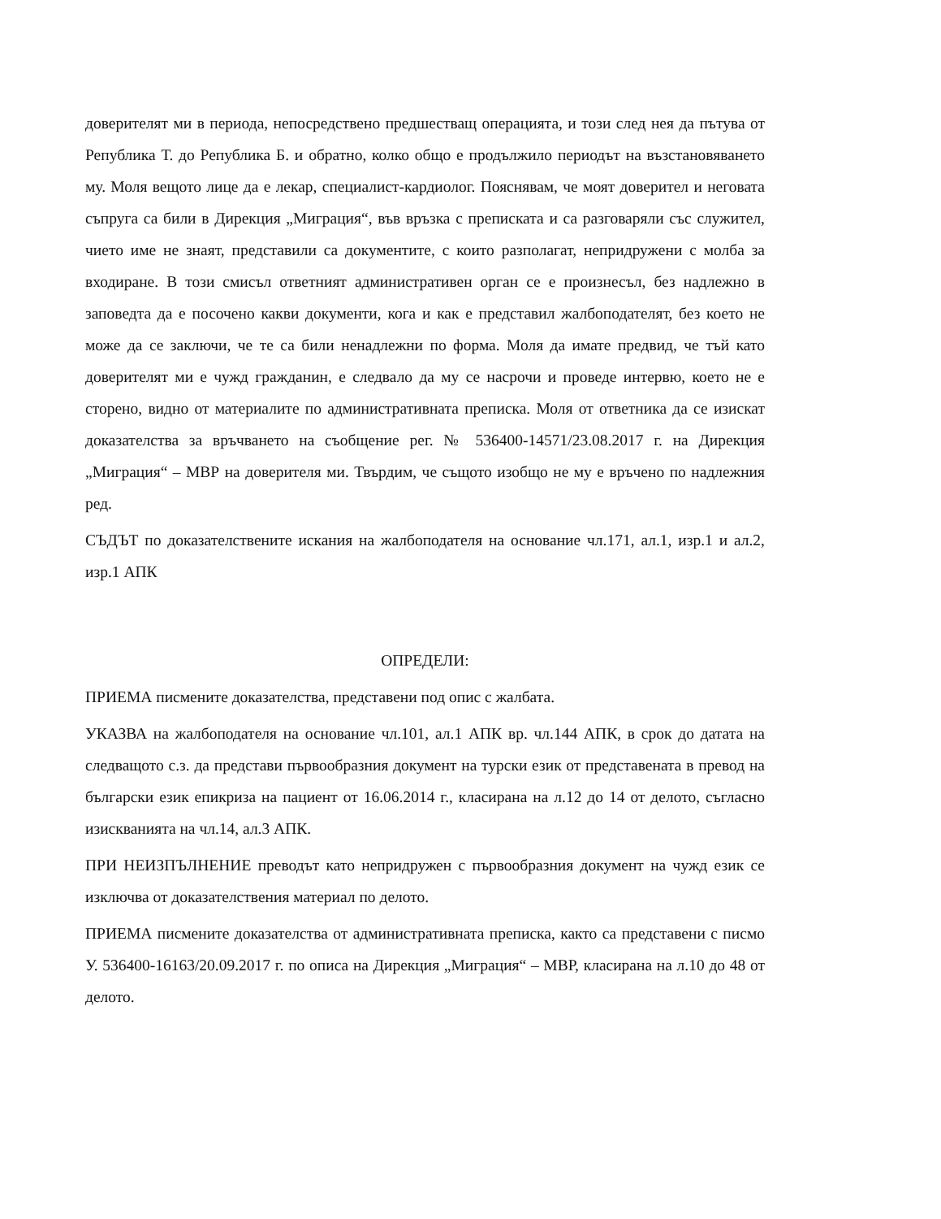доверителят ми в периода, непосредствено предшестващ операцията, и този след нея да пътува от Република Т. до Република Б. и обратно, колко общо е продължило периодът на възстановяването му. Моля вещото лице да е лекар, специалист-кардиолог. Пояснявам, че моят доверител и неговата съпруга са били в Дирекция „Миграция“, във връзка с преписката и са разговаряли със служител, чието име не знаят, представили са документите, с които разполагат, непридружени с молба за входиране. В този смисъл ответният административен орган се е произнесъл, без надлежно в заповедта да е посочено какви документи, кога и как е представил жалбоподателят, без което не може да се заключи, че те са били ненадлежни по форма. Моля да имате предвид, че тъй като доверителят ми е чужд гражданин, е следвало да му се насрочи и проведе интервю, което не е сторено, видно от материалите по административната преписка. Моля от ответника да се изискат доказателства за връчването на съобщение рег. № 536400-14571/23.08.2017 г. на Дирекция „Миграция“ – МВР на доверителя ми. Твърдим, че същото изобщо не му е връчено по надлежния ред.
СЪДЪТ по доказателствените искания на жалбоподателя на основание чл.171, ал.1, изр.1 и ал.2, изр.1 АПК
ОПРЕДЕЛИ:
ПРИЕМА писмените доказателства, представени под опис с жалбата.
УКАЗВА на жалбоподателя на основание чл.101, ал.1 АПК вр. чл.144 АПК, в срок до датата на следващото с.з. да представи първообразния документ на турски език от представената в превод на български език епикриза на пациент от 16.06.2014 г., класирана на л.12 до 14 от делото, съгласно изискванията на чл.14, ал.3 АПК.
ПРИ НЕИЗПЪЛНЕНИЕ преводът като непридружен с първообразния документ на чужд език се изключва от доказателствения материал по делото.
ПРИЕМА писмените доказателства от административната преписка, както са представени с писмо У. 536400-16163/20.09.2017 г. по описа на Дирекция „Миграция“ – МВР, класирана на л.10 до 48 от делото.